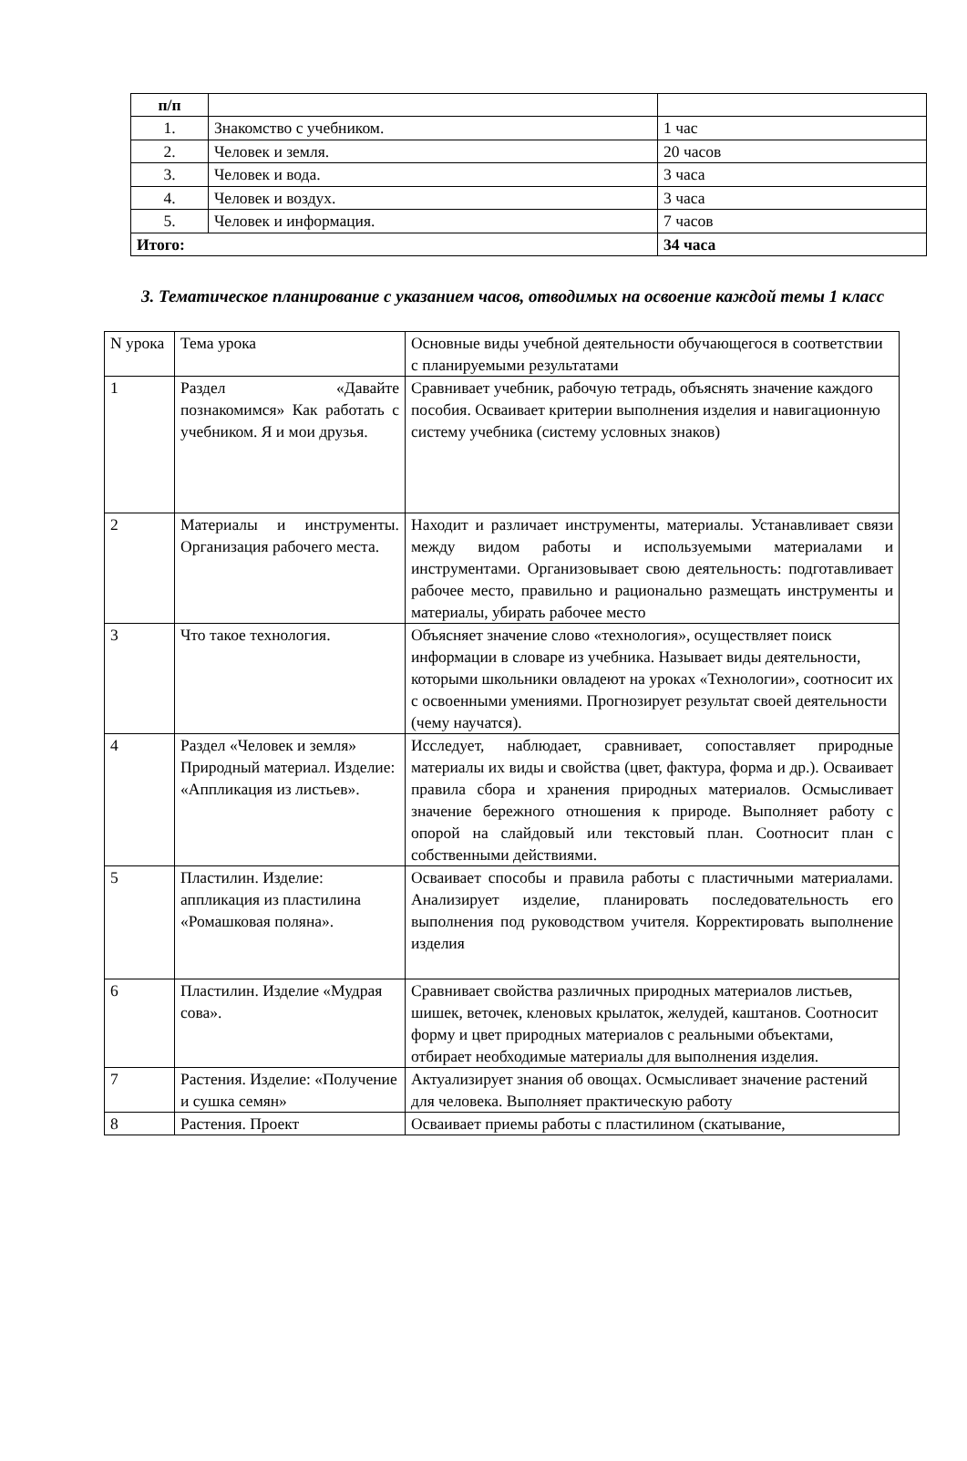| п/п | | |
| 1. | Знакомство с учебником. | 1 час |
| 2. | Человек и земля. | 20 часов |
| 3. | Человек и вода. | 3 часа |
| 4. | Человек и воздух. | 3 часа |
| 5. | Человек и информация. | 7 часов |
| Итого: | | 34 часа |
3. Тематическое планирование с указанием часов, отводимых на освоение каждой темы 1 класс
| N урока | Тема урока | Основные виды учебной деятельности обучающегося в соответствии с планируемыми результатами |
| 1 | Раздел «Давайте познакомимся» Как работать с учебником. Я и мои друзья. | Сравнивает учебник, рабочую тетрадь, объяснять значение каждого пособия. Осваивает критерии выполнения изделия и навигационную систему учебника (систему условных знаков) |
| 2 | Материалы и инструменты. Организация рабочего места. | Находит и различает инструменты, материалы. Устанавливает связи между видом работы и используемыми материалами и инструментами. Организовывает свою деятельность: подготавливает рабочее место, правильно и рационально размещать инструменты и материалы, убирать рабочее место |
| 3 | Что такое технология. | Объясняет значение слово «технология», осуществляет поиск информации в словаре из учебника. Называет виды деятельности, которыми школьники овладеют на уроках «Технологии», соотносит их с освоенными умениями. Прогнозирует результат своей деятельности (чему научатся). |
| 4 | Раздел «Человек и земля» Природный материал. Изделие: «Аппликация из листьев». | Исследует, наблюдает, сравнивает, сопоставляет природные материалы их виды и свойства (цвет, фактура, форма и др.). Осваивает правила сбора и хранения природных материалов. Осмысливает значение бережного отношения к природе. Выполняет работу с опорой на слайдовый или текстовый план. Соотносит план с собственными действиями. |
| 5 | Пластилин. Изделие: аппликация из пластилина «Ромашковая поляна». | Осваивает способы и правила работы с пластичными материалами. Анализирует изделие, планировать последовательность его выполнения под руководством учителя. Корректировать выполнение изделия |
| 6 | Пластилин. Изделие «Мудрая сова». | Сравнивает свойства различных природных материалов листьев, шишек, веточек, кленовых крылаток, желудей, каштанов. Соотносит форму и цвет природных материалов с реальными объектами, отбирает необходимые материалы для выполнения изделия. |
| 7 | Растения. Изделие: «Получение и сушка семян» | Актуализирует знания об овощах. Осмысливает значение растений для человека. Выполняет практическую работу |
| 8 | Растения. Проект | Осваивает приемы работы с пластилином (скатывание, |